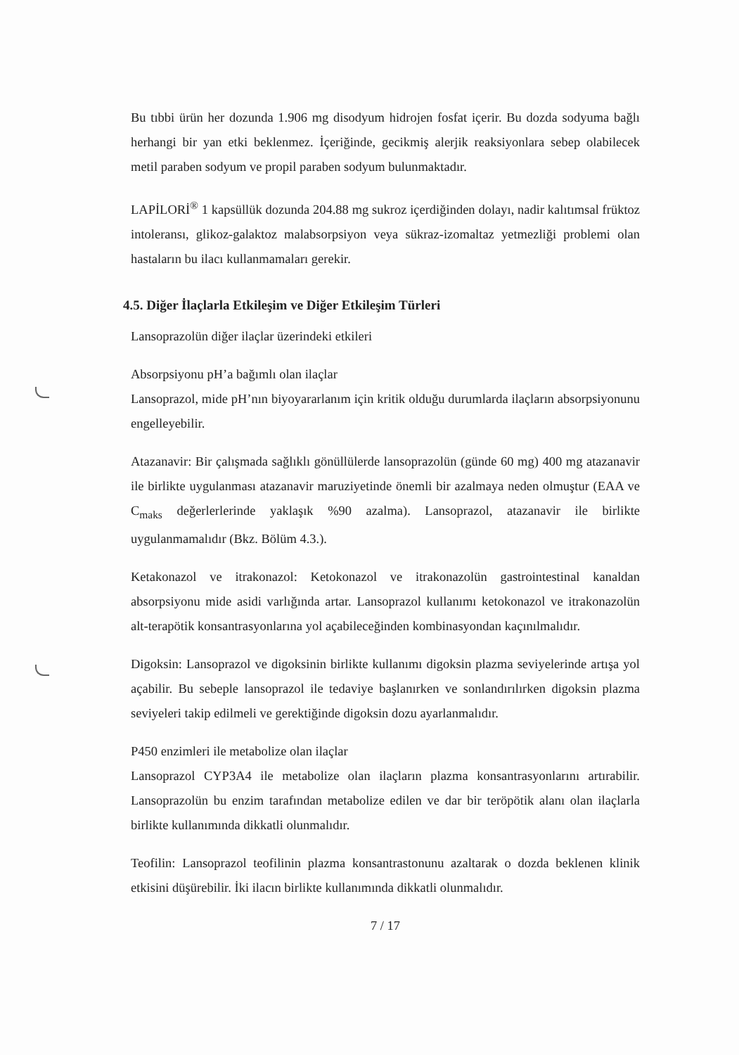Bu tıbbi ürün her dozunda 1.906 mg disodyum hidrojen fosfat içerir. Bu dozda sodyuma bağlı herhangi bir yan etki beklenmez. İçeriğinde, gecikmiş alerjik reaksiyonlara sebep olabilecek metil paraben sodyum ve propil paraben sodyum bulunmaktadır.
LAPİLORİ<sup>®</sup> 1 kapsüllük dozunda 204.88 mg sukroz içerdiğinden dolayı, nadir kalıtımsal früktoz intoleransı, glikoz-galaktoz malabsorpsiyon veya sükraz-izomaltaz yetmezliği problemi olan hastaların bu ilacı kullanmamaları gerekir.
4.5. Diğer İlaçlarla Etkileşim ve Diğer Etkileşim Türleri
Lansoprazolün diğer ilaçlar üzerindeki etkileri
Absorpsiyonu pH’a bağımlı olan ilaçlar
Lansoprazol, mide pH’nın biyoyararlanım için kritik olduğu durumlarda ilaçların absorpsiyonunu engelleyebilir.
Atazanavir: Bir çalışmada sağlıklı gönüllülerde lansoprazolün (günde 60 mg) 400 mg atazanavir ile birlikte uygulanması atazanavir maruziyetinde önemli bir azalmaya neden olmuştur (EAA ve C<sub>maks</sub> değerlerlerinde yaklaşık %90 azalma). Lansoprazol, atazanavir ile birlikte uygulanmamalıdır (Bkz. Bölüm 4.3.).
Ketakonazol ve itrakonazol: Ketokonazol ve itrakonazolün gastrointestinal kanaldan absorpsiyonu mide asidi varlığında artar. Lansoprazol kullanımı ketokonazol ve itrakonazolün alt-terapötik konsantrasyonlarına yol açabileceğinden kombinasyondan kaçınılmalıdır.
Digoksin: Lansoprazol ve digoksinin birlikte kullanımı digoksin plazma seviyelerinde artışa yol açabilir. Bu sebeple lansoprazol ile tedaviye başlanırken ve sonlandırılırken digoksin plazma seviyeleri takip edilmeli ve gerektiğinde digoksin dozu ayarlanmalıdır.
P450 enzimleri ile metabolize olan ilaçlar
Lansoprazol CYP3A4 ile metabolize olan ilaçların plazma konsantrasyonlarını artırabilir. Lansoprazolün bu enzim tarafından metabolize edilen ve dar bir teröpötik alanı olan ilaçlarla birlikte kullanımında dikkatli olunmalıdır.
Teofilin: Lansoprazol teofilinin plazma konsantrastonunu azaltarak o dozda beklenen klinik etkisini düşürebilir. İki ilacın birlikte kullanımında dikkatli olunmalıdır.
7 / 17